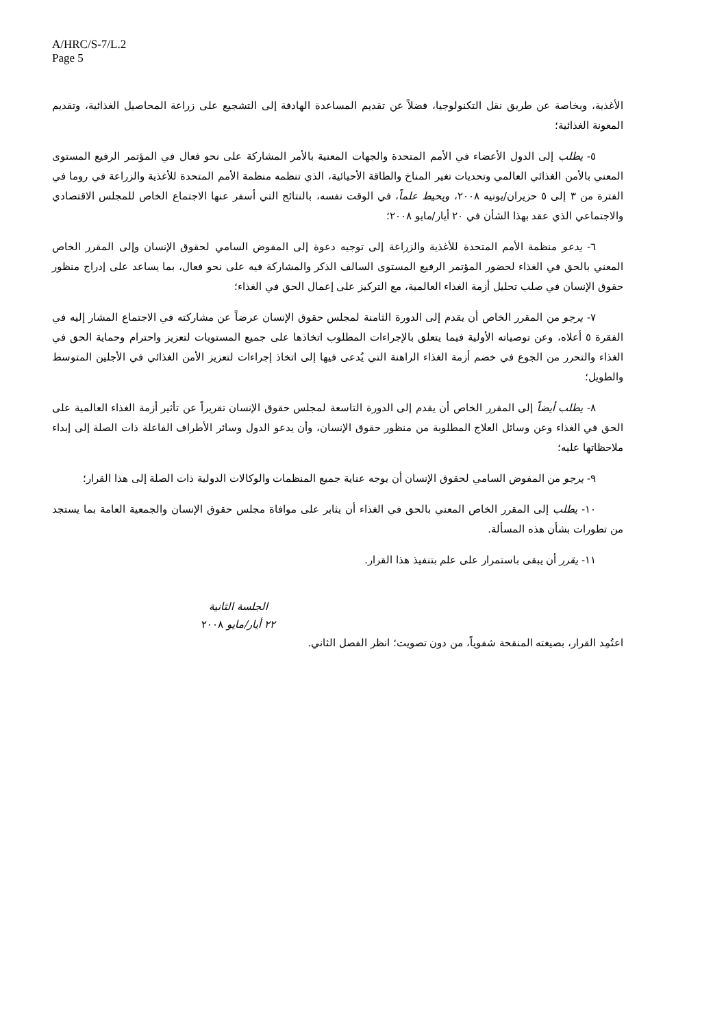A/HRC/S-7/L.2
Page 5
الأغذية، وبخاصة عن طريق نقل التكنولوجيا، فضلاً عن تقديم المساعدة الهادفة إلى التشجيع على زراعة المحاصيل الغذائية، وتقديم المعونة الغذائية؛
٥- يطلب إلى الدول الأعضاء في الأمم المتحدة والجهات المعنية بالأمر المشاركة على نحو فعال في المؤتمر الرفيع المستوى المعني بالأمن الغذائي العالمي وتحديات تغير المناخ والطاقة الأحيائية، الذي تنظمه منظمة الأمم المتحدة للأغذية والزراعة في روما في الفترة من ٣ إلى ٥ حزيران/يونيه ٢٠٠٨، ويحيط علماً، في الوقت نفسه، بالنتائج التي أسفر عنها الاجتماع الخاص للمجلس الاقتصادي والاجتماعي الذي عقد بهذا الشأن في ٢٠ أيار/مايو ٢٠٠٨؛
٦- يدعو منظمة الأمم المتحدة للأغذية والزراعة إلى توجيه دعوة إلى المفوض السامي لحقوق الإنسان وإلى المقرر الخاص المعني بالحق في الغذاء لحضور المؤتمر الرفيع المستوى السالف الذكر والمشاركة فيه على نحو فعال، بما يساعد على إدراج منظور حقوق الإنسان في صلب تحليل أزمة الغذاء العالمية، مع التركيز على إعمال الحق في الغذاء؛
٧- يرجو من المقرر الخاص أن يقدم إلى الدورة الثامنة لمجلس حقوق الإنسان عرضاً عن مشاركته في الاجتماع المشار إليه في الفقرة ٥ أعلاه، وعن توصياته الأولية فيما يتعلق بالإجراءات المطلوب اتخاذها على جميع المستويات لتعزيز واحترام وحماية الحق في الغذاء والتحرر من الجوع في خضم أزمة الغذاء الراهنة التي يُدعى فيها إلى اتخاذ إجراءات لتعزيز الأمن الغذائي في الأجلين المتوسط والطويل؛
٨- يطلب أيضاً إلى المقرر الخاص أن يقدم إلى الدورة التاسعة لمجلس حقوق الإنسان تقريراً عن تأثير أزمة الغذاء العالمية على الحق في الغذاء وعن وسائل العلاج المطلوبة من منظور حقوق الإنسان، وأن يدعو الدول وسائر الأطراف الفاعلة ذات الصلة إلى إبداء ملاحظاتها عليه؛
٩- يرجو من المفوض السامي لحقوق الإنسان أن يوجه عناية جميع المنظمات والوكالات الدولية ذات الصلة إلى هذا القرار؛
١٠- يطلب إلى المقرر الخاص المعني بالحق في الغذاء أن يثابر على موافاة مجلس حقوق الإنسان والجمعية العامة بما يستجد من تطورات بشأن هذه المسألة.
١١- يقرر أن يبقى باستمرار على علم بتنفيذ هذا القرار.
الجلسة الثانية
٢٢ أيار/مايو ٢٠٠٨
اعتُمِد القرار، بصيغته المنقحة شفوياً، من دون تصويت؛ انظر الفصل الثاني.